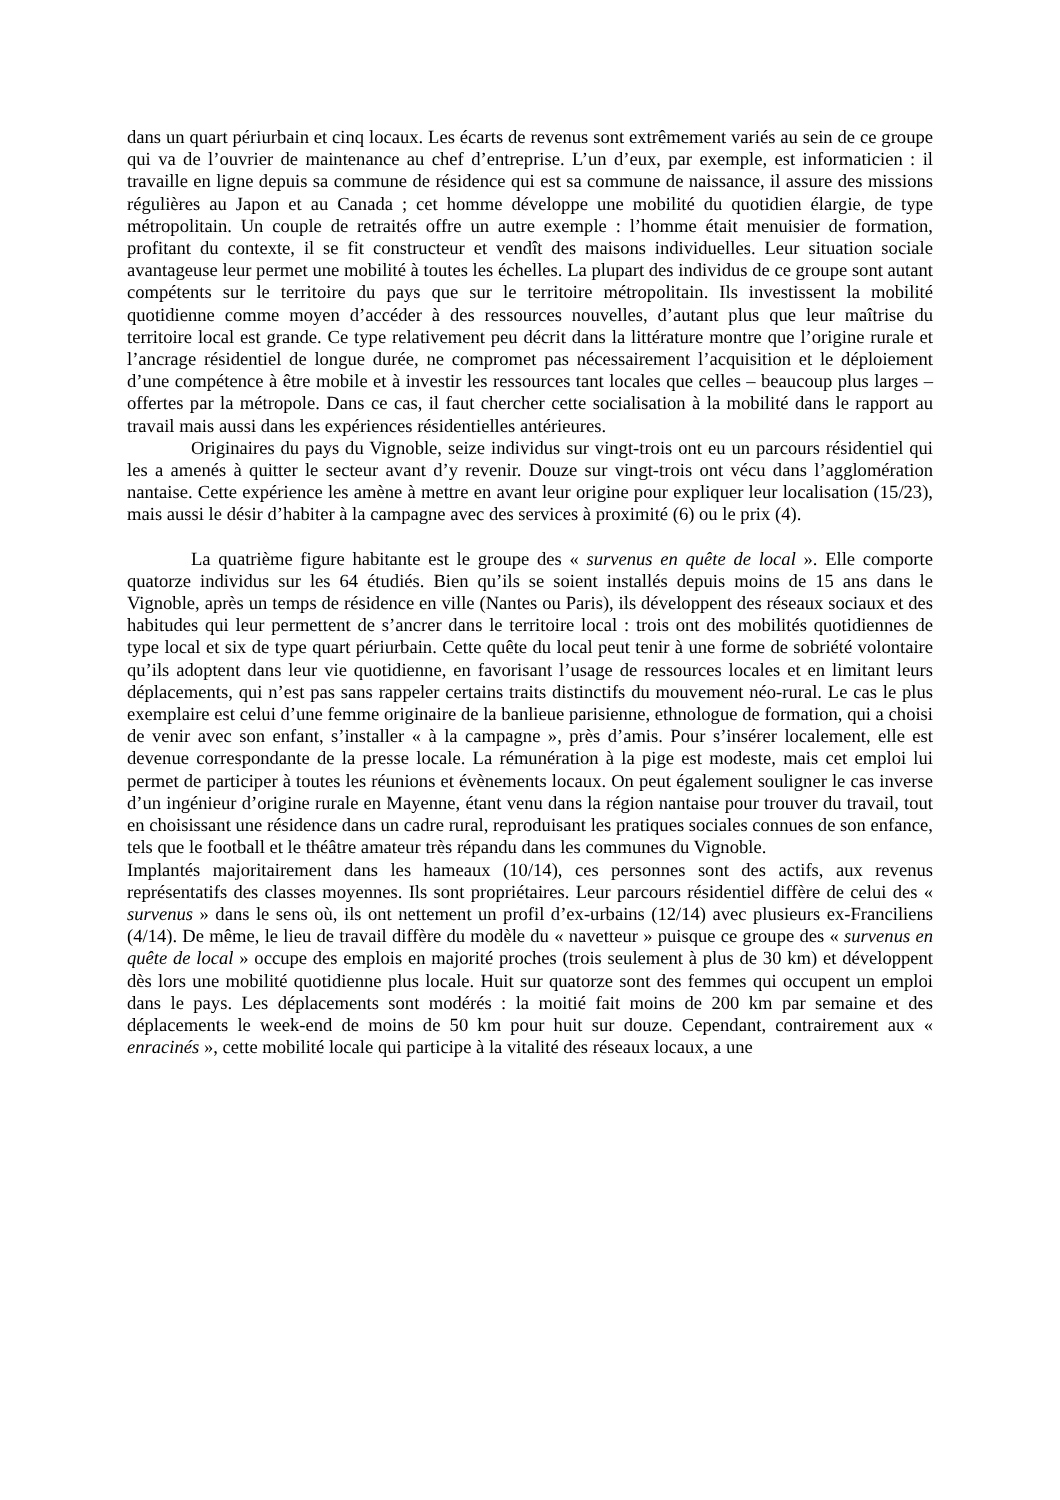dans un quart périurbain et cinq locaux. Les écarts de revenus sont extrêmement variés au sein de ce groupe qui va de l’ouvrier de maintenance au chef d’entreprise. L’un d’eux, par exemple, est informaticien : il travaille en ligne depuis sa commune de résidence qui est sa commune de naissance, il assure des missions régulières au Japon et au Canada ; cet homme développe une mobilité du quotidien élargie, de type métropolitain. Un couple de retraités offre un autre exemple : l’homme était menuisier de formation, profitant du contexte, il se fit constructeur et vendît des maisons individuelles. Leur situation sociale avantageuse leur permet une mobilité à toutes les échelles. La plupart des individus de ce groupe sont autant compétents sur le territoire du pays que sur le territoire métropolitain. Ils investissent la mobilité quotidienne comme moyen d’accéder à des ressources nouvelles, d’autant plus que leur maîtrise du territoire local est grande. Ce type relativement peu décrit dans la littérature montre que l’origine rurale et l’ancrage résidentiel de longue durée, ne compromet pas nécessairement l’acquisition et le déploiement d’une compétence à être mobile et à investir les ressources tant locales que celles – beaucoup plus larges – offertes par la métropole. Dans ce cas, il faut chercher cette socialisation à la mobilité dans le rapport au travail mais aussi dans les expériences résidentielles antérieures.
Originaires du pays du Vignoble, seize individus sur vingt-trois ont eu un parcours résidentiel qui les a amenés à quitter le secteur avant d’y revenir. Douze sur vingt-trois ont vécu dans l’agglomération nantaise. Cette expérience les amène à mettre en avant leur origine pour expliquer leur localisation (15/23), mais aussi le désir d’habiter à la campagne avec des services à proximité (6) ou le prix (4).
La quatrième figure habitante est le groupe des « survenus en quête de local ». Elle comporte quatorze individus sur les 64 étudiés. Bien qu’ils se soient installés depuis moins de 15 ans dans le Vignoble, après un temps de résidence en ville (Nantes ou Paris), ils développent des réseaux sociaux et des habitudes qui leur permettent de s’ancrer dans le territoire local : trois ont des mobilités quotidiennes de type local et six de type quart périurbain. Cette quête du local peut tenir à une forme de sobriété volontaire qu’ils adoptent dans leur vie quotidienne, en favorisant l’usage de ressources locales et en limitant leurs déplacements, qui n’est pas sans rappeler certains traits distinctifs du mouvement néo-rural. Le cas le plus exemplaire est celui d’une femme originaire de la banlieue parisienne, ethnologue de formation, qui a choisi de venir avec son enfant, s’installer « à la campagne », près d’amis. Pour s’insérer localement, elle est devenue correspondante de la presse locale. La rémunération à la pige est modeste, mais cet emploi lui permet de participer à toutes les réunions et évènements locaux. On peut également souligner le cas inverse d’un ingénieur d’origine rurale en Mayenne, étant venu dans la région nantaise pour trouver du travail, tout en choisissant une résidence dans un cadre rural, reproduisant les pratiques sociales connues de son enfance, tels que le football et le théâtre amateur très répandu dans les communes du Vignoble.
Implantés majoritairement dans les hameaux (10/14), ces personnes sont des actifs, aux revenus représentatifs des classes moyennes. Ils sont propriétaires. Leur parcours résidentiel diffère de celui des « survenus » dans le sens où, ils ont nettement un profil d’ex-urbains (12/14) avec plusieurs ex-Franciliens (4/14). De même, le lieu de travail diffère du modèle du « navetteur » puisque ce groupe des « survenus en quête de local » occupe des emplois en majorité proches (trois seulement à plus de 30 km) et développent dès lors une mobilité quotidienne plus locale. Huit sur quatorze sont des femmes qui occupent un emploi dans le pays. Les déplacements sont modérés : la moitié fait moins de 200 km par semaine et des déplacements le week-end de moins de 50 km pour huit sur douze. Cependant, contrairement aux « enracinés », cette mobilité locale qui participe à la vitalité des réseaux locaux, a une